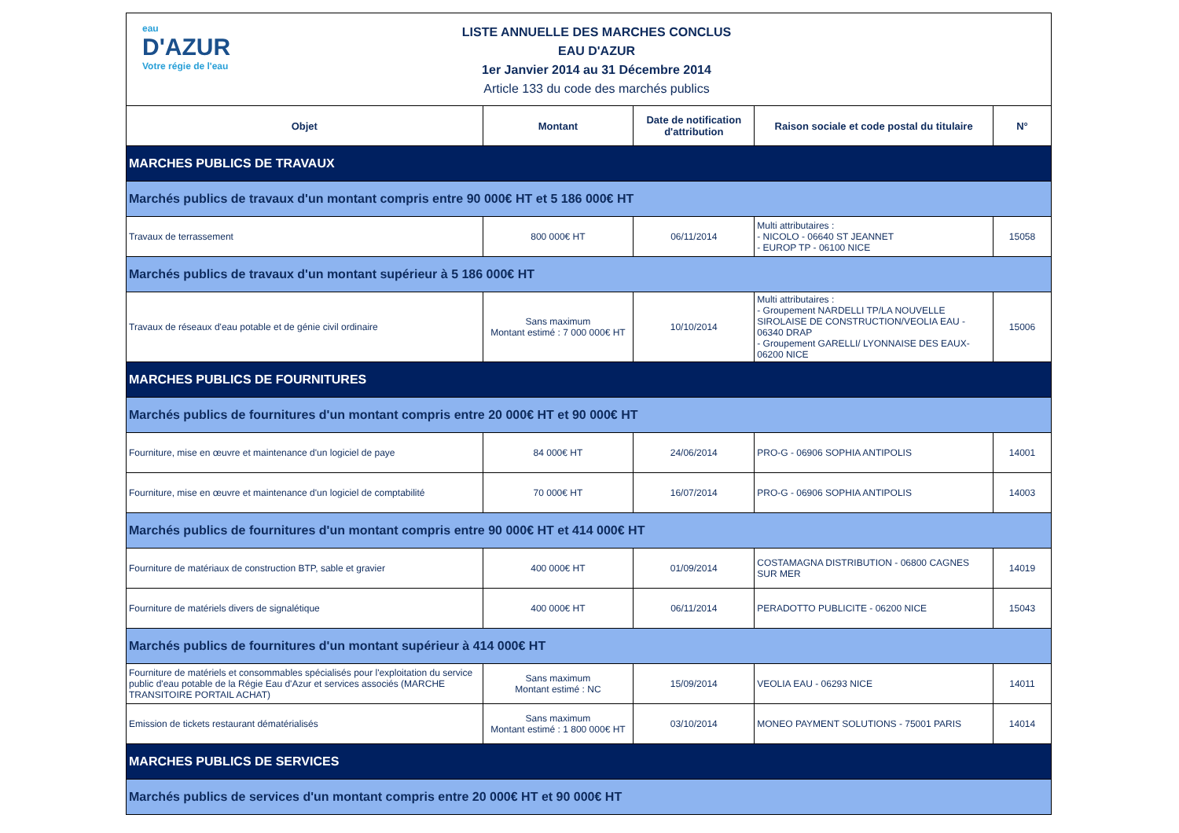eau
D'AZUR
Votre régie de l'eau
LISTE ANNUELLE DES MARCHES CONCLUS
EAU D'AZUR
1er Janvier 2014 au 31 Décembre 2014
Article 133 du code des marchés publics
| Objet | Montant | Date de notification d'attribution | Raison sociale et code postal du titulaire | N° |
| --- | --- | --- | --- | --- |
| MARCHES PUBLICS DE TRAVAUX | | | | |
| Marchés publics de travaux d'un montant compris entre 90 000€ HT et 5 186 000€ HT | | | | |
| Travaux de terrassement | 800 000€ HT | 06/11/2014 | Multi attributaires : - NICOLO - 06640 ST JEANNET - EUROP TP - 06100 NICE | 15058 |
| Marchés publics de travaux d'un montant supérieur à 5 186 000€ HT | | | | |
| Travaux de réseaux d'eau potable et de génie civil ordinaire | Sans maximum Montant estimé : 7 000 000€ HT | 10/10/2014 | Multi attributaires : - Groupement NARDELLI TP/LA NOUVELLE SIROLAISE DE CONSTRUCTION/VEOLIA EAU - 06340 DRAP - Groupement GARELLI/ LYONNAISE DES EAUX- 06200 NICE | 15006 |
| MARCHES PUBLICS DE FOURNITURES | | | | |
| Marchés publics de fournitures d'un montant compris entre 20 000€ HT et 90 000€ HT | | | | |
| Fourniture, mise en œuvre et maintenance d'un logiciel de paye | 84 000€ HT | 24/06/2014 | PRO-G - 06906 SOPHIA ANTIPOLIS | 14001 |
| Fourniture, mise en œuvre et maintenance d'un logiciel de comptabilité | 70 000€ HT | 16/07/2014 | PRO-G - 06906 SOPHIA ANTIPOLIS | 14003 |
| Marchés publics de fournitures d'un montant compris entre 90 000€ HT et 414 000€ HT | | | | |
| Fourniture de matériaux de construction BTP, sable et gravier | 400 000€ HT | 01/09/2014 | COSTAMAGNA DISTRIBUTION - 06800 CAGNES SUR MER | 14019 |
| Fourniture de matériels divers de signalétique | 400 000€ HT | 06/11/2014 | PERADOTTO PUBLICITE - 06200 NICE | 15043 |
| Marchés publics de fournitures d'un montant supérieur à 414 000€ HT | | | | |
| Fourniture de matériels et consommables spécialisés pour l'exploitation du service public d'eau potable de la Régie Eau d'Azur et services associés (MARCHE TRANSITOIRE PORTAIL ACHAT) | Sans maximum Montant estimé : NC | 15/09/2014 | VEOLIA EAU - 06293 NICE | 14011 |
| Emission de tickets restaurant dématérialisés | Sans maximum Montant estimé : 1 800 000€ HT | 03/10/2014 | MONEO PAYMENT SOLUTIONS - 75001 PARIS | 14014 |
| MARCHES PUBLICS DE SERVICES | | | | |
| Marchés publics de services d'un montant compris entre 20 000€ HT et 90 000€ HT | | | | |